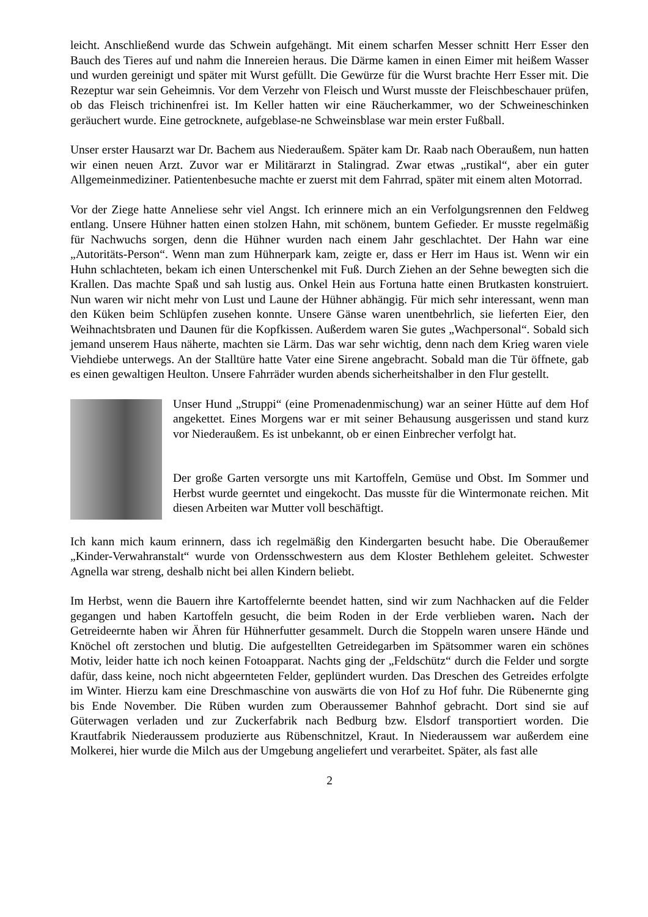leicht. Anschließend wurde das Schwein aufgehängt. Mit einem scharfen Messer schnitt Herr Esser den Bauch des Tieres auf und nahm die Innereien heraus. Die Därme kamen in einen Eimer mit heißem Wasser und wurden gereinigt und später mit Wurst gefüllt. Die Gewürze für die Wurst brachte Herr Esser mit. Die Rezeptur war sein Geheimnis. Vor dem Verzehr von Fleisch und Wurst musste der Fleischbeschauer prüfen, ob das Fleisch trichinenfrei ist. Im Keller hatten wir eine Räucherkammer, wo der Schweineschinken geräuchert wurde. Eine getrocknete, aufgeblase-ne Schweinsblase war mein erster Fußball.
Unser erster Hausarzt war Dr. Bachem aus Niederaußem. Später kam Dr. Raab nach Oberaußem, nun hatten wir einen neuen Arzt. Zuvor war er Militärarzt in Stalingrad. Zwar etwas „rustikal“, aber ein guter Allgemeinmediziner. Patientenbesuche machte er zuerst mit dem Fahrrad, später mit einem alten Motorrad.
Vor der Ziege hatte Anneliese sehr viel Angst. Ich erinnere mich an ein Verfolgungsrennen den Feldweg entlang. Unsere Hühner hatten einen stolzen Hahn, mit schönem, buntem Gefieder. Er musste regelmäßig für Nachwuchs sorgen, denn die Hühner wurden nach einem Jahr geschlachtet. Der Hahn war eine „Autoritäts-Person“. Wenn man zum Hühnerpark kam, zeigte er, dass er Herr im Haus ist. Wenn wir ein Huhn schlachteten, bekam ich einen Unterschenkel mit Fuß. Durch Ziehen an der Sehne bewegten sich die Krallen. Das machte Spaß und sah lustig aus. Onkel Hein aus Fortuna hatte einen Brutkasten konstruiert. Nun waren wir nicht mehr von Lust und Laune der Hühner abhängig. Für mich sehr interessant, wenn man den Küken beim Schlüpfen zusehen konnte. Unsere Gänse waren unentbehrlich, sie lieferten Eier, den Weihnachtsbraten und Daunen für die Kopfkissen. Außerdem waren Sie gutes „Wachpersonal“. Sobald sich jemand unserem Haus näherte, machten sie Lärm. Das war sehr wichtig, denn nach dem Krieg waren viele Viehdiebe unterwegs. An der Stalltüre hatte Vater eine Sirene angebracht. Sobald man die Tür öffnete, gab es einen gewaltigen Heulton. Unsere Fahrräder wurden abends sicherheitshalber in den Flur gestellt.
Unser Hund „Struppi“ (eine Promenadenmischung) war an seiner Hütte auf dem Hof angekettet. Eines Morgens war er mit seiner Behausung ausgerissen und stand kurz vor Niederaußem. Es ist unbekannt, ob er einen Einbrecher verfolgt hat.
Der große Garten versorgte uns mit Kartoffeln, Gemüse und Obst. Im Sommer und Herbst wurde geerntet und eingekocht. Das musste für die Wintermonate reichen. Mit diesen Arbeiten war Mutter voll beschäftigt.
Ich kann mich kaum erinnern, dass ich regelmäßig den Kindergarten besucht habe. Die Oberaußemer „Kinder-Verwahranstalt“ wurde von Ordensschwestern aus dem Kloster Bethlehem geleitet. Schwester Agnella war streng, deshalb nicht bei allen Kindern beliebt.
Im Herbst, wenn die Bauern ihre Kartoffelernte beendet hatten, sind wir zum Nachhacken auf die Felder gegangen und haben Kartoffeln gesucht, die beim Roden in der Erde verblieben waren. Nach der Getreideernte haben wir Ähren für Hühnerfutter gesammelt. Durch die Stoppeln waren unsere Hände und Knöchel oft zerstochen und blutig. Die aufgestellten Getreidegarben im Spätsommer waren ein schönes Motiv, leider hatte ich noch keinen Fotoapparat. Nachts ging der „Feldschütz“ durch die Felder und sorgte dafür, dass keine, noch nicht abgeernteten Felder, geplündert wurden. Das Dreschen des Getreides erfolgte im Winter. Hierzu kam eine Dreschmaschine von auswärts die von Hof zu Hof fuhr. Die Rübenernte ging bis Ende November. Die Rüben wurden zum Oberaussemer Bahnhof gebracht. Dort sind sie auf Güterwagen verladen und zur Zuckerfabrik nach Bedburg bzw. Elsdorf transportiert worden. Die Krautfabrik Niederaussem produzierte aus Rübenschnitzel, Kraut. In Niederaussem war außerdem eine Molkerei, hier wurde die Milch aus der Umgebung angeliefert und verarbeitet. Später, als fast alle
2